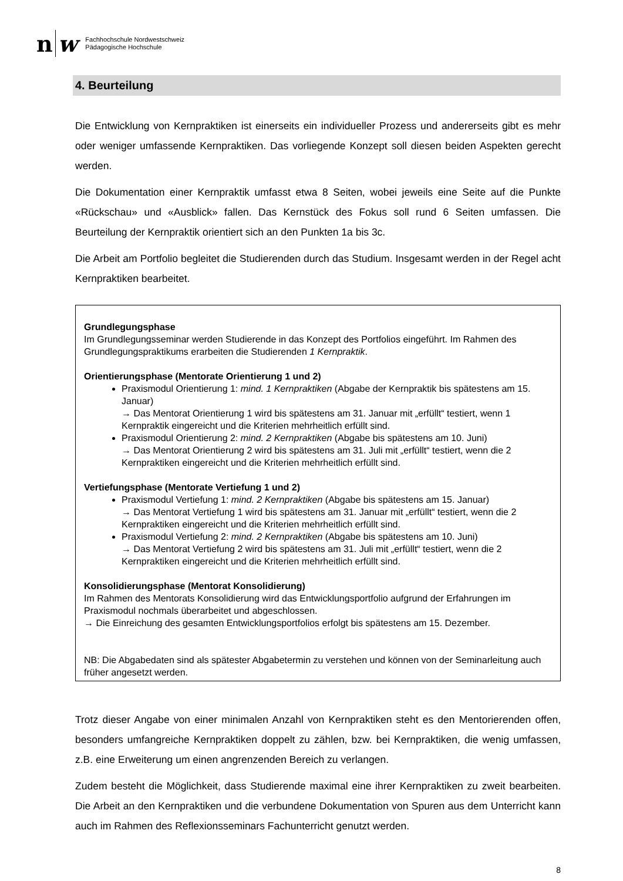n w
Fachhochschule Nordwestschweiz
Pädagogische Hochschule
4. Beurteilung
Die Entwicklung von Kernpraktiken ist einerseits ein individueller Prozess und andererseits gibt es mehr oder weniger umfassende Kernpraktiken. Das vorliegende Konzept soll diesen beiden Aspekten gerecht werden.
Die Dokumentation einer Kernpraktik umfasst etwa 8 Seiten, wobei jeweils eine Seite auf die Punkte «Rückschau» und «Ausblick» fallen. Das Kernstück des Fokus soll rund 6 Seiten umfassen. Die Beurteilung der Kernpraktik orientiert sich an den Punkten 1a bis 3c.
Die Arbeit am Portfolio begleitet die Studierenden durch das Studium. Insgesamt werden in der Regel acht Kernpraktiken bearbeitet.
Grundlegungsphase
Im Grundlegungsseminar werden Studierende in das Konzept des Portfolios eingeführt. Im Rahmen des Grundlegungspraktikums erarbeiten die Studierenden 1 Kernpraktik.
Orientierungsphase (Mentorate Orientierung 1 und 2)
Praxismodul Orientierung 1: mind. 1 Kernpraktiken (Abgabe der Kernpraktik bis spätestens am 15. Januar)
→ Das Mentorat Orientierung 1 wird bis spätestens am 31. Januar mit „erfüllt“ testiert, wenn 1 Kernpraktik eingereicht und die Kriterien mehrheitlich erfüllt sind.
Praxismodul Orientierung 2: mind. 2 Kernpraktiken (Abgabe bis spätestens am 10. Juni)
→ Das Mentorat Orientierung 2 wird bis spätestens am 31. Juli mit „erfüllt“ testiert, wenn die 2 Kernpraktiken eingereicht und die Kriterien mehrheitlich erfüllt sind.
Vertiefungsphase (Mentorate Vertiefung 1 und 2)
Praxismodul Vertiefung 1: mind. 2 Kernpraktiken (Abgabe bis spätestens am 15. Januar)
→ Das Mentorat Vertiefung 1 wird bis spätestens am 31. Januar mit „erfüllt“ testiert, wenn die 2 Kernpraktiken eingereicht und die Kriterien mehrheitlich erfüllt sind.
Praxismodul Vertiefung 2: mind. 2 Kernpraktiken (Abgabe bis spätestens am 10. Juni)
→ Das Mentorat Vertiefung 2 wird bis spätestens am 31. Juli mit „erfüllt“ testiert, wenn die 2 Kernpraktiken eingereicht und die Kriterien mehrheitlich erfüllt sind.
Konsolidierungsphase (Mentorat Konsolidierung)
Im Rahmen des Mentorats Konsolidierung wird das Entwicklungsportfolio aufgrund der Erfahrungen im Praxismodul nochmals überarbeitet und abgeschlossen.
→ Die Einreichung des gesamten Entwicklungsportfolios erfolgt bis spätestens am 15. Dezember.
NB: Die Abgabedaten sind als spätester Abgabetermin zu verstehen und können von der Seminarleitung auch früher angesetzt werden.
Trotz dieser Angabe von einer minimalen Anzahl von Kernpraktiken steht es den Mentorierenden offen, besonders umfangreiche Kernpraktiken doppelt zu zählen, bzw. bei Kernpraktiken, die wenig umfassen, z.B. eine Erweiterung um einen angrenzenden Bereich zu verlangen.
Zudem besteht die Möglichkeit, dass Studierende maximal eine ihrer Kernpraktiken zu zweit bearbeiten. Die Arbeit an den Kernpraktiken und die verbundene Dokumentation von Spuren aus dem Unterricht kann auch im Rahmen des Reflexionsseminars Fachunterricht genutzt werden.
8